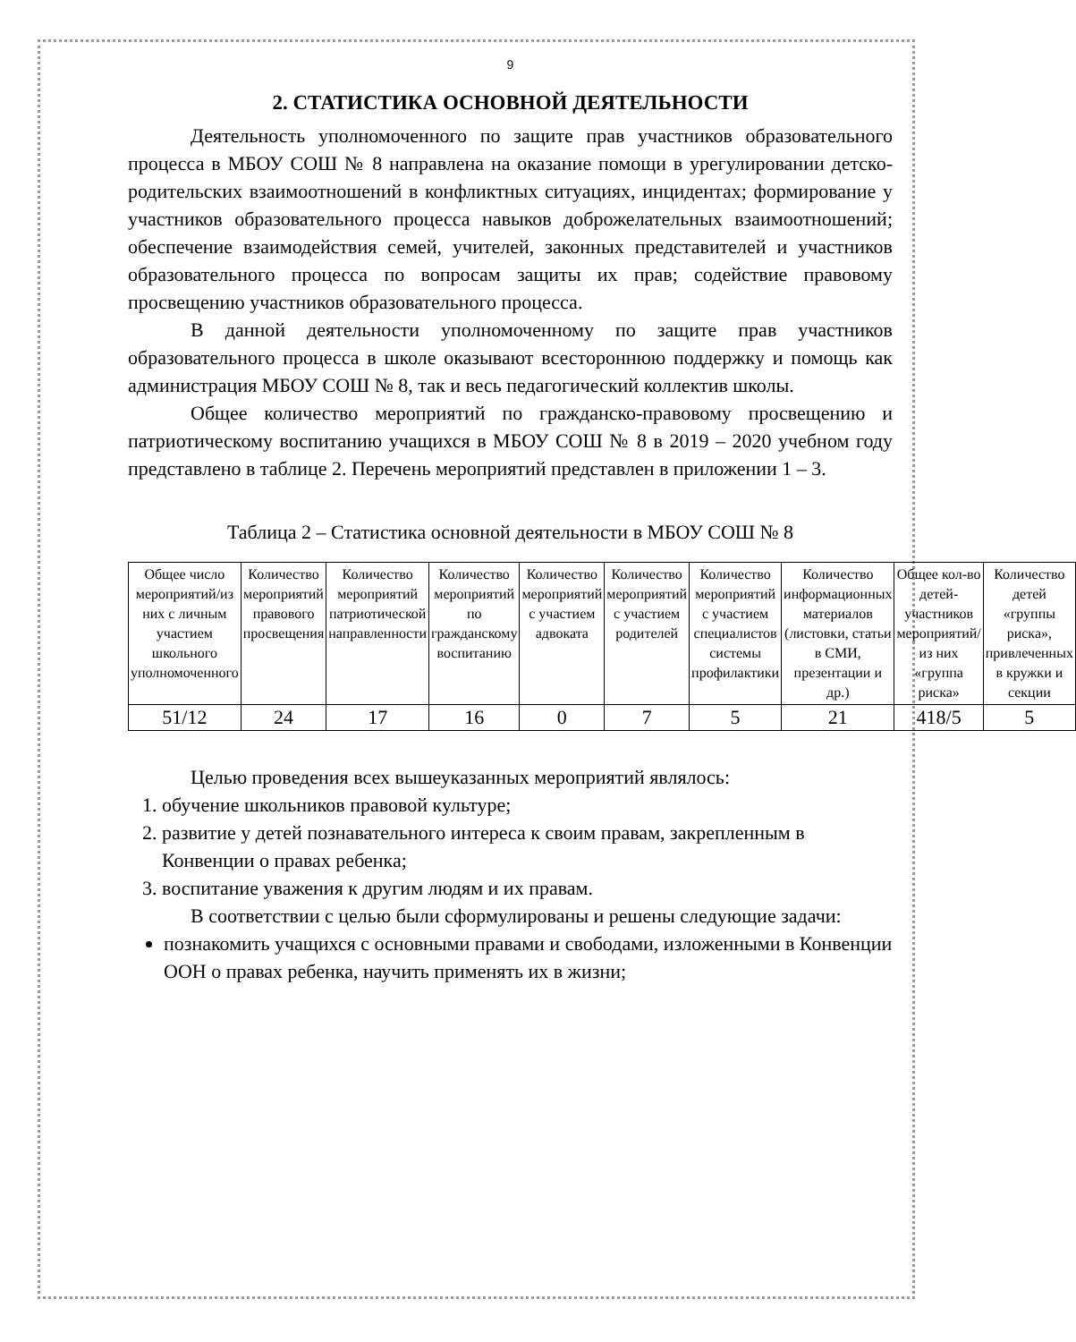9
2. СТАТИСТИКА ОСНОВНОЙ ДЕЯТЕЛЬНОСТИ
Деятельность уполномоченного по защите прав участников образовательного процесса в МБОУ СОШ № 8 направлена на оказание помощи в урегулировании детско-родительских взаимоотношений в конфликтных ситуациях, инцидентах; формирование у участников образовательного процесса навыков доброжелательных взаимоотношений; обеспечение взаимодействия семей, учителей, законных представителей и участников образовательного процесса по вопросам защиты их прав; содействие правовому просвещению участников образовательного процесса.
В данной деятельности уполномоченному по защите прав участников образовательного процесса в школе оказывают всестороннюю поддержку и помощь как администрация МБОУ СОШ № 8, так и весь педагогический коллектив школы.
Общее количество мероприятий по гражданско-правовому просвещению и патриотическому воспитанию учащихся в МБОУ СОШ № 8 в 2019 – 2020 учебном году представлено в таблице 2. Перечень мероприятий представлен в приложении 1 – 3.
Таблица 2 – Статистика основной деятельности в МБОУ СОШ № 8
| Общее число мероприятий/из них с личным участием школьного уполномоченного | Количество мероприятий правового просвещения | Количество мероприятий патриотической направленности | Количество мероприятий по гражданскому воспитанию | Количество мероприятий с участием адвоката | Количество мероприятий с участием родителей | Количество мероприятий с участием специалистов системы профилактики | Количество информационных материалов (листовки, статьи в СМИ, презентации и др.) | Общее кол-во детей-участников мероприятий/из них «группа риска» | Количество детей «группы риска», привлеченных в кружки и секции |
| --- | --- | --- | --- | --- | --- | --- | --- | --- | --- |
| 51/12 | 24 | 17 | 16 | 0 | 7 | 5 | 21 | 418/5 | 5 |
Целью проведения всех вышеуказанных мероприятий являлось:
1. обучение школьников правовой культуре;
2. развитие у детей познавательного интереса к своим правам, закрепленным в Конвенции о правах ребенка;
3. воспитание уважения к другим людям и их правам.
В соответствии с целью были сформулированы и решены следующие задачи:
познакомить учащихся с основными правами и свободами, изложенными в Конвенции ООН о правах ребенка, научить применять их в жизни;